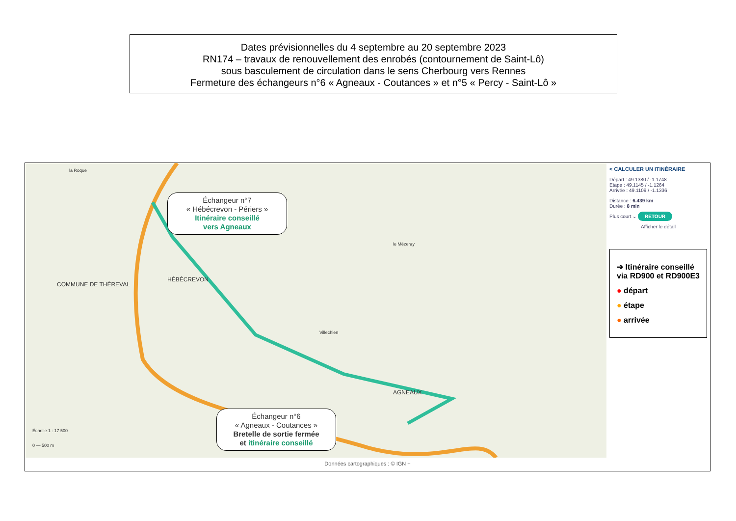Dates prévisionnelles du 4 septembre au 20 septembre 2023
RN174 – travaux de renouvellement des enrobés (contournement de Saint-Lô)
sous basculement de circulation dans le sens Cherbourg vers Rennes
Fermeture des échangeurs n°6 « Agneaux - Coutances » et n°5 « Percy - Saint-Lô »
la Roque
COMMUNE DE THÈREVAL
HÉBÉCREVON
AGNEAUX
le Mézeray
Villechien
Échangeur n°7
« Hébécrevon - Périers »
Itinéraire conseillé
vers Agneaux
Échangeur n°6
« Agneaux - Coutances »
Bretelle de sortie fermée
et itinéraire conseillé
Échelle 1 : 17 500
0 — 500 m
< CALCULER UN ITINÉRAIRE
Départ : 49.1380 / -1.1748
Etape : 49.1145 / -1.1264
Arrivée : 49.1109 / -1.1336
Distance : 6.439 km
Durée : 8 min
Plus court ⌄ RETOUR
Afficher le détail
➔ Itinéraire conseillé via RD900 et RD900E3
● départ
● étape
● arrivée
Données cartographiques : © IGN +